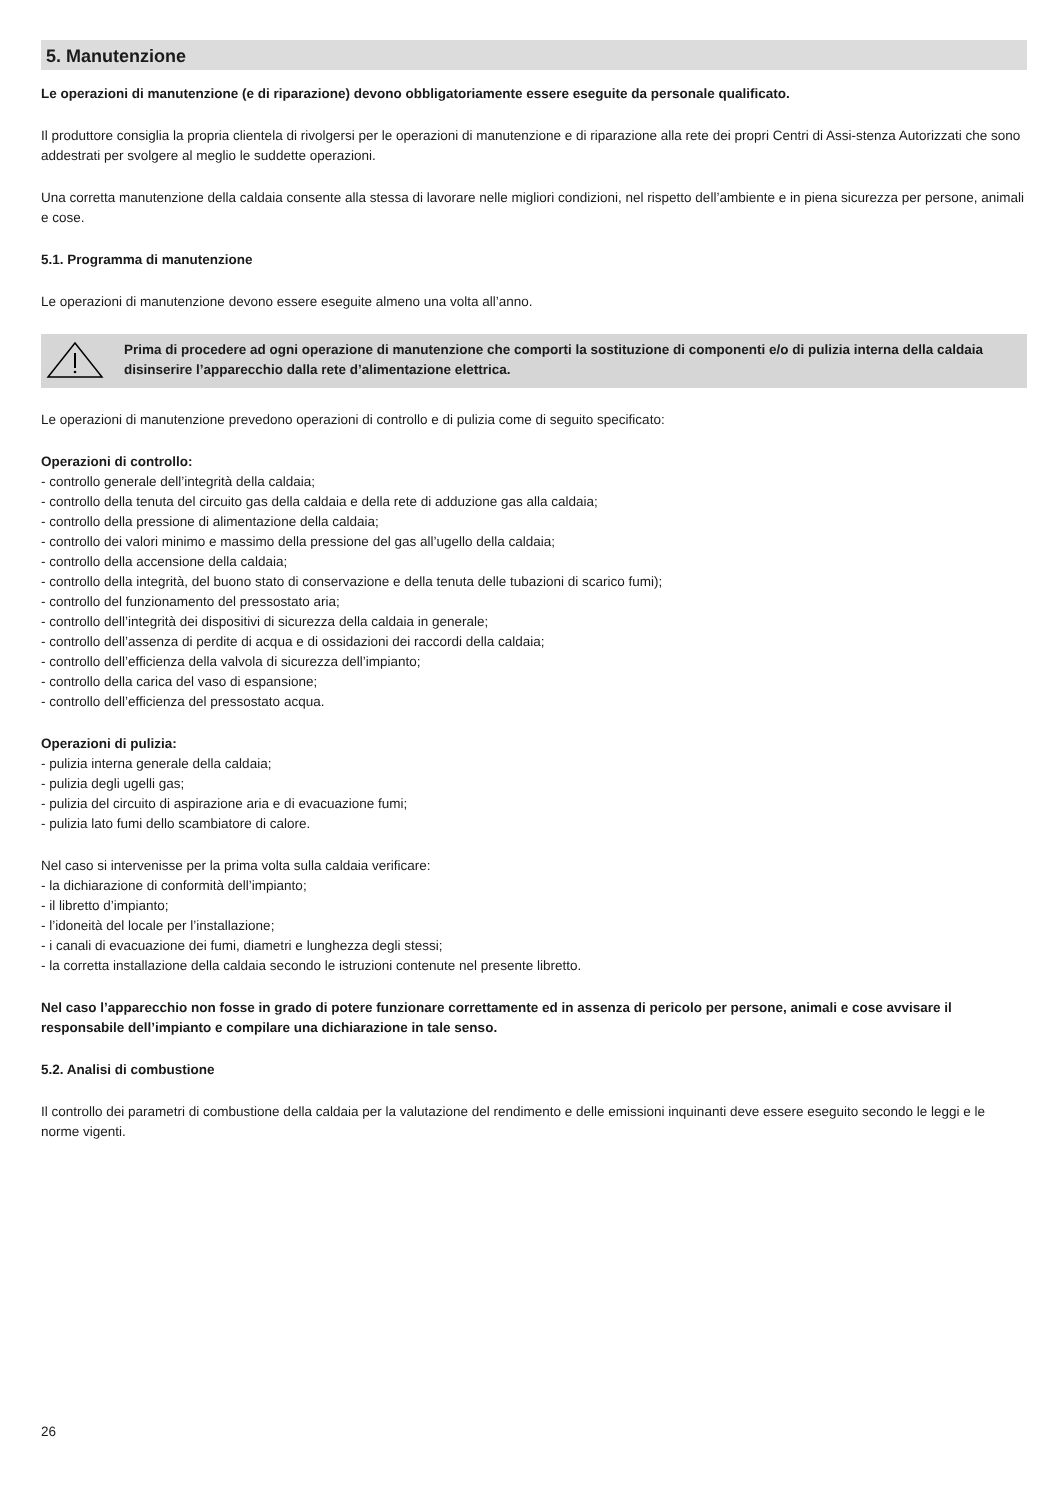5. Manutenzione
Le operazioni di manutenzione (e di riparazione) devono obbligatoriamente essere eseguite da personale qualificato.
Il produttore consiglia la propria clientela di rivolgersi per le operazioni di manutenzione e di riparazione alla rete dei propri Centri di Assi-stenza Autorizzati che sono addestrati per svolgere al meglio le suddette operazioni.
Una corretta manutenzione della caldaia consente alla stessa di lavorare nelle migliori condizioni, nel rispetto dell’ambiente e in piena sicurezza per persone, animali e cose.
5.1. Programma di manutenzione
Le operazioni di manutenzione devono essere eseguite almeno una volta all’anno.
Prima di procedere ad ogni operazione di manutenzione che comporti la sostituzione di componenti e/o di pulizia interna della caldaia disinserire l’apparecchio dalla rete d’alimentazione elettrica.
Le operazioni di manutenzione prevedono operazioni di controllo e di pulizia come di seguito specificato:
Operazioni di controllo:
- controllo generale dell’integrità della caldaia;
- controllo della tenuta del circuito gas della caldaia e della rete di adduzione gas alla caldaia;
- controllo della pressione di alimentazione della caldaia;
- controllo dei valori minimo e massimo della pressione del gas all’ugello della caldaia;
- controllo della accensione della caldaia;
- controllo della integrità, del buono stato di conservazione e della tenuta delle tubazioni di scarico fumi);
- controllo del funzionamento del pressostato aria;
- controllo dell’integrità dei dispositivi di sicurezza della caldaia in generale;
- controllo dell’assenza di perdite di acqua e di ossidazioni dei raccordi della caldaia;
- controllo dell’efficienza della valvola di sicurezza dell’impianto;
- controllo della carica del vaso di espansione;
- controllo dell’efficienza del pressostato acqua.
Operazioni di pulizia:
- pulizia interna generale della caldaia;
- pulizia degli ugelli gas;
- pulizia del circuito di aspirazione aria e di evacuazione fumi;
- pulizia lato fumi dello scambiatore di calore.
Nel caso si intervenisse per la prima volta sulla caldaia verificare:
- la dichiarazione di conformità dell’impianto;
- il libretto d’impianto;
- l’idoneità del locale per l’installazione;
- i canali di evacuazione dei fumi, diametri e lunghezza degli stessi;
- la corretta installazione della caldaia secondo le istruzioni contenute nel presente libretto.
Nel caso l’apparecchio non fosse in grado di potere funzionare correttamente ed in assenza di pericolo per persone, animali e cose avvisare il responsabile dell’impianto e compilare una dichiarazione in tale senso.
5.2. Analisi di combustione
Il controllo dei parametri di combustione della caldaia per la valutazione del rendimento e delle emissioni inquinanti deve essere eseguito secondo le leggi e le norme vigenti.
26